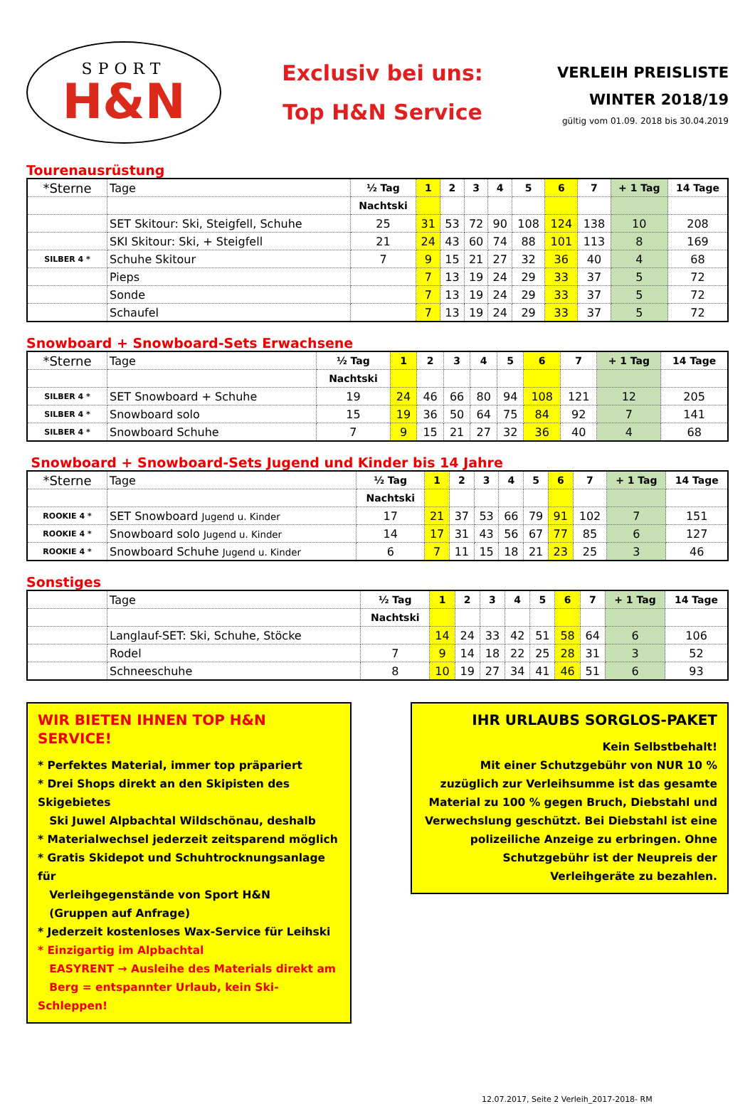SPORT
H&N
Exclusiv bei uns:
Top H&N Service
VERLEIH PREISLISTE
WINTER 2018/19
gültig vom 01.09. 2018 bis 30.04.2019
Tourenausrüstung
| *Sterne | Tage | ½ Tag | 1 | 2 | 3 | 4 | 5 | 6 | 7 | + 1 Tag | 14 Tage |
| | | Nachtski | | | | | | | | | |
| | SET Skitour: Ski, Steigfell, Schuhe | 25 | 31 | 53 | 72 | 90 | 108 | 124 | 138 | 10 | 208 |
| | SKI Skitour: Ski, + Steigfell | 21 | 24 | 43 | 60 | 74 | 88 | 101 | 113 | 8 | 169 |
| SILBER 4 * | Schuhe Skitour | 7 | 9 | 15 | 21 | 27 | 32 | 36 | 40 | 4 | 68 |
| | Pieps | | 7 | 13 | 19 | 24 | 29 | 33 | 37 | 5 | 72 |
| | Sonde | | 7 | 13 | 19 | 24 | 29 | 33 | 37 | 5 | 72 |
| | Schaufel | | 7 | 13 | 19 | 24 | 29 | 33 | 37 | 5 | 72 |
Snowboard + Snowboard-Sets Erwachsene
| *Sterne | Tage | ½ Tag | 1 | 2 | 3 | 4 | 5 | 6 | 7 | + 1 Tag | 14 Tage |
| | | Nachtski | | | | | | | | | |
| SILBER 4 * | SET Snowboard + Schuhe | 19 | 24 | 46 | 66 | 80 | 94 | 108 | 121 | 12 | 205 |
| SILBER 4 * | Snowboard solo | 15 | 19 | 36 | 50 | 64 | 75 | 84 | 92 | 7 | 141 |
| SILBER 4 * | Snowboard Schuhe | 7 | 9 | 15 | 21 | 27 | 32 | 36 | 40 | 4 | 68 |
Snowboard + Snowboard-Sets Jugend und Kinder bis 14 Jahre
| *Sterne | Tage | ½ Tag | 1 | 2 | 3 | 4 | 5 | 6 | 7 | + 1 Tag | 14 Tage |
| | | Nachtski | | | | | | | | | |
| ROOKIE 4 * | SET Snowboard Jugend u. Kinder | 17 | 21 | 37 | 53 | 66 | 79 | 91 | 102 | 7 | 151 |
| ROOKIE 4 * | Snowboard solo Jugend u. Kinder | 14 | 17 | 31 | 43 | 56 | 67 | 77 | 85 | 6 | 127 |
| ROOKIE 4 * | Snowboard Schuhe Jugend u. Kinder | 6 | 7 | 11 | 15 | 18 | 21 | 23 | 25 | 3 | 46 |
Sonstiges
| | Tage | ½ Tag | 1 | 2 | 3 | 4 | 5 | 6 | 7 | + 1 Tag | 14 Tage |
| | | Nachtski | | | | | | | | | |
| | Langlauf-SET: Ski, Schuhe, Stöcke | | 14 | 24 | 33 | 42 | 51 | 58 | 64 | 6 | 106 |
| | Rodel | 7 | 9 | 14 | 18 | 22 | 25 | 28 | 31 | 3 | 52 |
| | Schneeschuhe | 8 | 10 | 19 | 27 | 34 | 41 | 46 | 51 | 6 | 93 |
WIR BIETEN IHNEN TOP H&N SERVICE!
* Perfektes Material, immer top präpariert
* Drei Shops direkt an den Skipisten des Skigebietes
Ski Juwel Alpbachtal Wildschönau, deshalb
* Materialwechsel jederzeit zeitsparend möglich
* Gratis Skidepot und Schuhtrocknungsanlage für
Verleihgegenstände von Sport H&N
(Gruppen auf Anfrage)
* Jederzeit kostenloses Wax-Service für Leihski
* Einzigartig im Alpbachtal
EASYRENT → Ausleihe des Materials direkt am
Berg = entspannter Urlaub, kein Ski-Schleppen!
IHR URLAUBS SORGLOS-PAKET
Kein Selbstbehalt!
Mit einer Schutzgebühr von NUR 10 % zuzüglich zur Verleihsumme ist das gesamte Material zu 100 % gegen Bruch, Diebstahl und Verwechslung geschützt. Bei Diebstahl ist eine polizeiliche Anzeige zu erbringen. Ohne Schutzgebühr ist der Neupreis der Verleihgeräte zu bezahlen.
12.07.2017, Seite 2 Verleih_2017-2018- RM